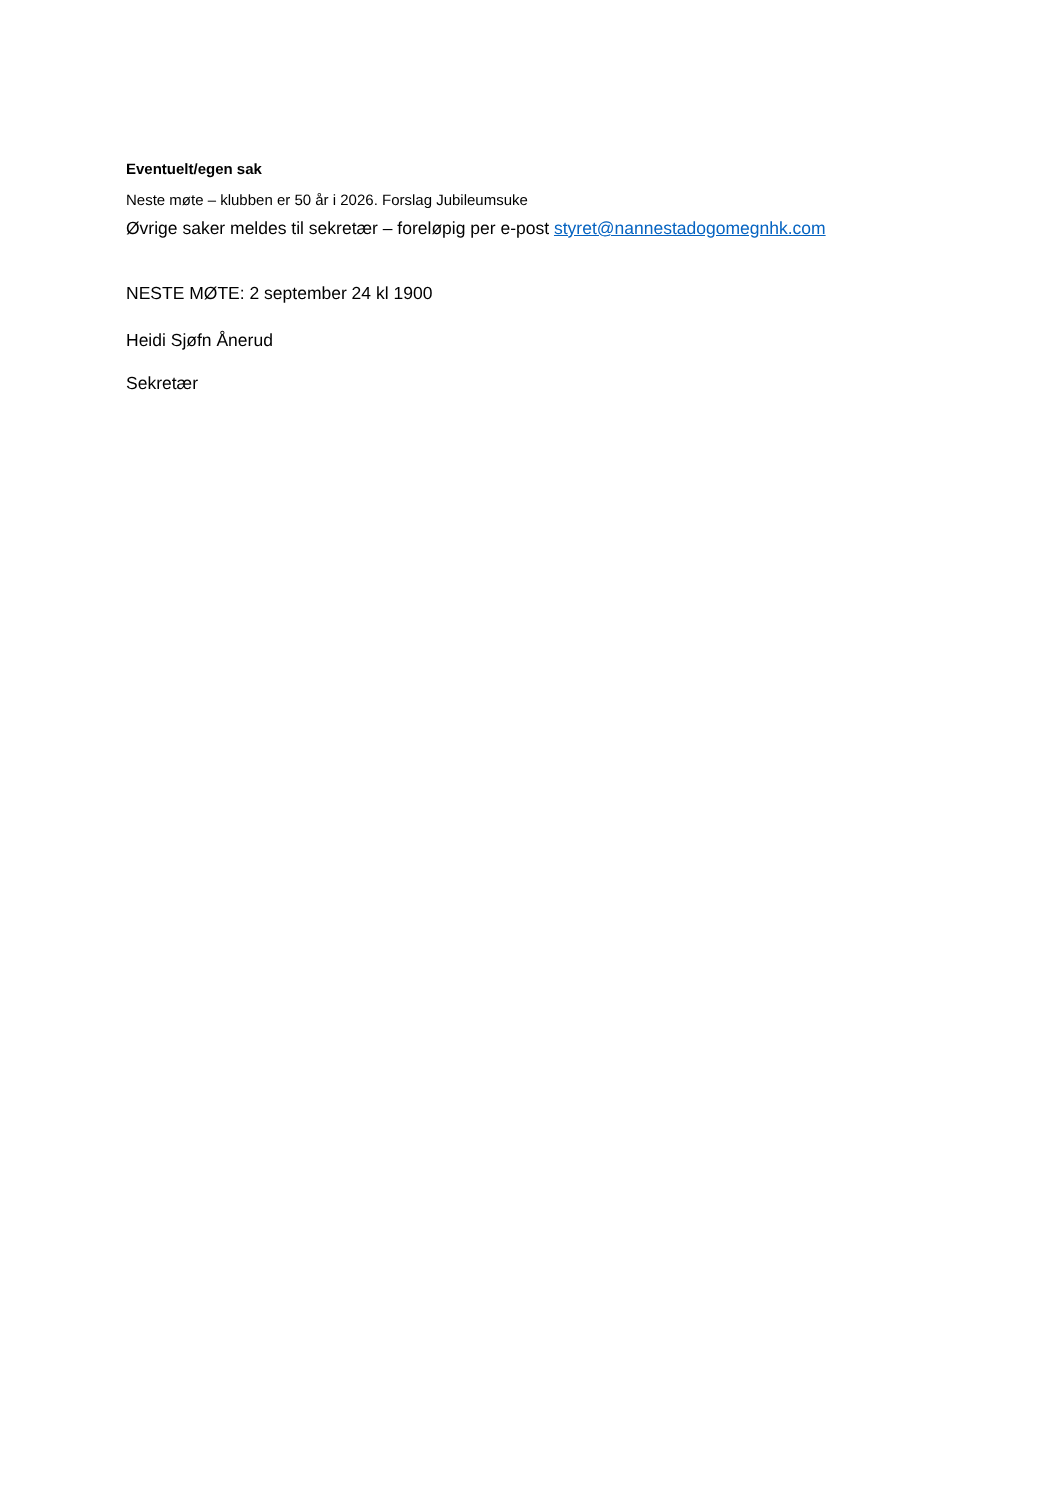Eventuelt/egen sak
Neste møte – klubben er 50 år i 2026. Forslag Jubileumsuke
Øvrige saker meldes til sekretær – foreløpig per e-post styret@nannestadogomegnhk.com
NESTE MØTE: 2 september 24 kl 1900
Heidi Sjøfn Ånerud
Sekretær